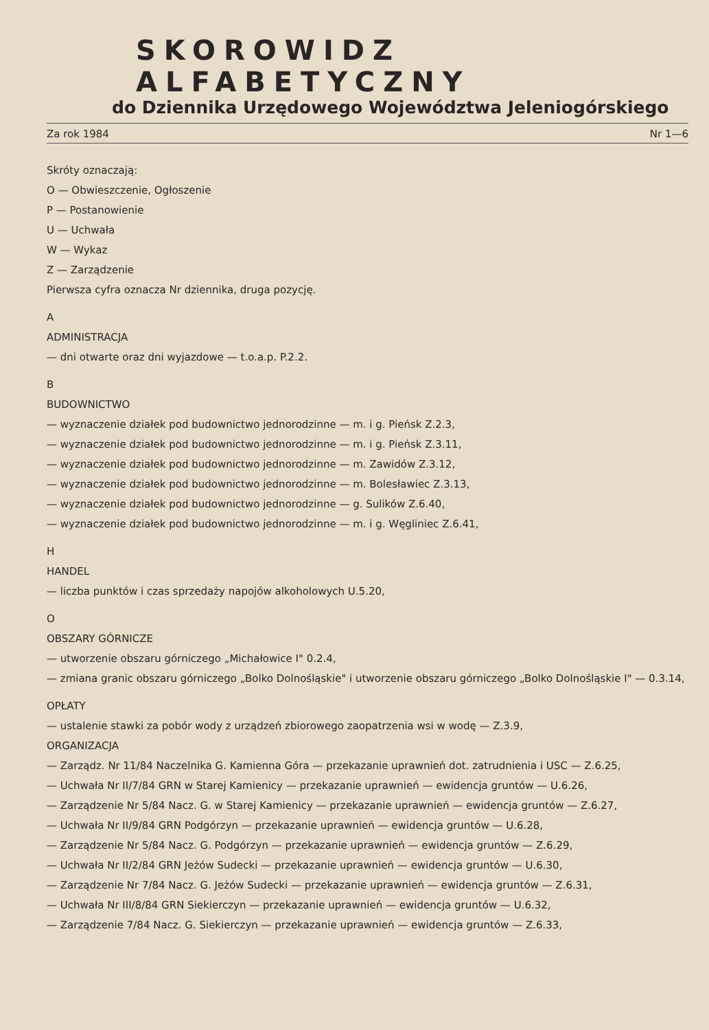SKOROWIDZ ALFABETYCZNY
do Dziennika Urzędowego Województwa Jeleniogórskiego
Za rok 1984 Nr 1—6
Skróty oznaczają:
O — Obwieszczenie, Ogłoszenie
P — Postanowienie
U — Uchwała
W — Wykaz
Z — Zarządzenie
Pierwsza cyfra oznacza Nr dziennika, druga pozycję.
A
ADMINISTRACJA
— dni otwarte oraz dni wyjazdowe — t.o.a.p. P.2.2.
B
BUDOWNICTWO
— wyznaczenie działek pod budownictwo jednorodzinne — m. i g. Pieńsk Z.2.3,
— wyznaczenie działek pod budownictwo jednorodzinne — m. i g. Pieńsk Z.3.11,
— wyznaczenie działek pod budownictwo jednorodzinne — m. Zawidów Z.3.12,
— wyznaczenie działek pod budownictwo jednorodzinne — m. Bolesławiec Z.3.13,
— wyznaczenie działek pod budownictwo jednorodzinne — g. Sulików Z.6.40,
— wyznaczenie działek pod budownictwo jednorodzinne — m. i g. Węgliniec Z.6.41,
H
HANDEL
— liczba punktów i czas sprzedaży napojów alkoholowych U.5.20,
O
OBSZARY GÓRNICZE
— utworzenie obszaru górniczego „Michałowice I" 0.2.4,
— zmiana granic obszaru górniczego „Bolko Dolnośląskie" i utworzenie obszaru górniczego „Bolko Dolnośląskie I" — 0.3.14,
OPŁATY
— ustalenie stawki za pobór wody z urządzeń zbiorowego zaopatrzenia wsi w wodę — Z.3.9,
ORGANIZACJA
— Zarządz. Nr 11/84 Naczelnika G. Kamienna Góra — przekazanie uprawnień dot. zatrudnienia i USC — Z.6.25,
— Uchwała Nr II/7/84 GRN w Starej Kamienicy — przekazanie uprawnień — ewidencja gruntów — U.6.26,
— Zarządzenie Nr 5/84 Nacz. G. w Starej Kamienicy — przekazanie uprawnień — ewidencja gruntów — Z.6.27,
— Uchwała Nr II/9/84 GRN Podgórzyn — przekazanie uprawnień — ewidencja gruntów — U.6.28,
— Zarządzenie Nr 5/84 Nacz. G. Podgórzyn — przekazanie uprawnień — ewidencja gruntów — Z.6.29,
— Uchwała Nr II/2/84 GRN Jeżów Sudecki — przekazanie uprawnień — ewidencja gruntów — U.6.30,
— Zarządzenie Nr 7/84 Nacz. G. Jeżów Sudecki — przekazanie uprawnień — ewidencja gruntów — Z.6.31,
— Uchwała Nr III/8/84 GRN Siekierczyn — przekazanie uprawnień — ewidencja gruntów — U.6.32,
— Zarządzenie 7/84 Nacz. G. Siekierczyn — przekazanie uprawnień — ewidencja gruntów — Z.6.33,